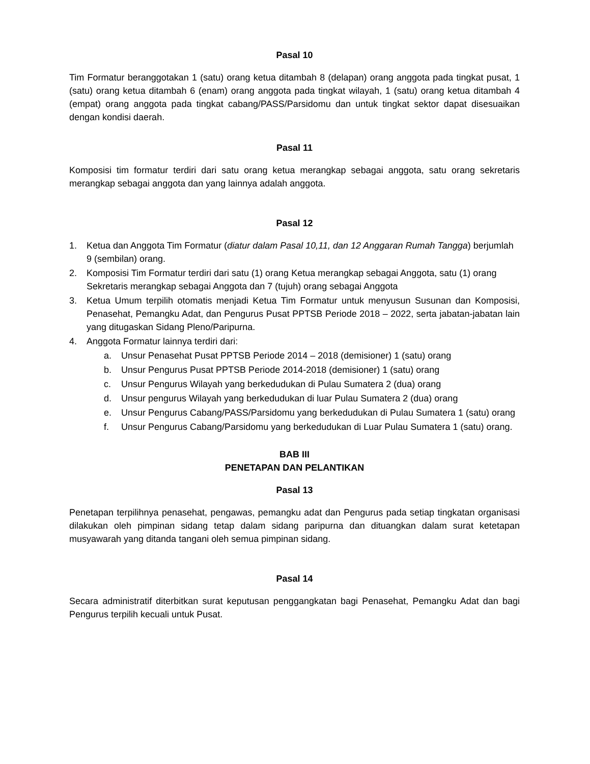Pasal 10
Tim Formatur beranggotakan 1 (satu) orang ketua ditambah 8 (delapan) orang anggota pada tingkat pusat, 1 (satu) orang ketua ditambah 6 (enam) orang anggota pada tingkat wilayah, 1 (satu) orang ketua ditambah 4 (empat) orang anggota pada tingkat cabang/PASS/Parsidomu dan untuk tingkat sektor dapat disesuaikan dengan kondisi daerah.
Pasal 11
Komposisi tim formatur terdiri dari satu orang ketua merangkap sebagai anggota, satu orang sekretaris merangkap sebagai anggota dan yang lainnya adalah anggota.
Pasal 12
1. Ketua dan Anggota Tim Formatur (diatur dalam Pasal 10,11, dan 12 Anggaran Rumah Tangga) berjumlah 9 (sembilan) orang.
2. Komposisi Tim Formatur terdiri dari satu (1) orang Ketua merangkap sebagai Anggota, satu (1) orang Sekretaris merangkap sebagai Anggota dan 7 (tujuh) orang sebagai Anggota
3. Ketua Umum terpilih otomatis menjadi Ketua Tim Formatur untuk menyusun Susunan dan Komposisi, Penasehat, Pemangku Adat, dan Pengurus Pusat PPTSB Periode 2018 – 2022, serta jabatan-jabatan lain yang ditugaskan Sidang Pleno/Paripurna.
4. Anggota Formatur lainnya terdiri dari:
a. Unsur Penasehat Pusat PPTSB Periode 2014 – 2018 (demisioner) 1 (satu) orang
b. Unsur Pengurus Pusat PPTSB Periode 2014-2018 (demisioner) 1 (satu) orang
c. Unsur Pengurus Wilayah yang berkedudukan di Pulau Sumatera 2 (dua) orang
d. Unsur pengurus Wilayah yang berkedudukan di luar Pulau Sumatera 2 (dua) orang
e. Unsur Pengurus Cabang/PASS/Parsidomu yang berkedudukan di Pulau Sumatera 1 (satu) orang
f. Unsur Pengurus Cabang/Parsidomu yang berkedudukan di Luar Pulau Sumatera 1 (satu) orang.
BAB III
PENETAPAN DAN PELANTIKAN
Pasal 13
Penetapan terpilihnya penasehat, pengawas, pemangku adat dan Pengurus pada setiap tingkatan organisasi dilakukan oleh pimpinan sidang tetap dalam sidang paripurna dan dituangkan dalam surat ketetapan musyawarah yang ditanda tangani oleh semua pimpinan sidang.
Pasal 14
Secara administratif diterbitkan surat keputusan penggangkatan bagi Penasehat, Pemangku Adat dan bagi Pengurus terpilih kecuali untuk Pusat.